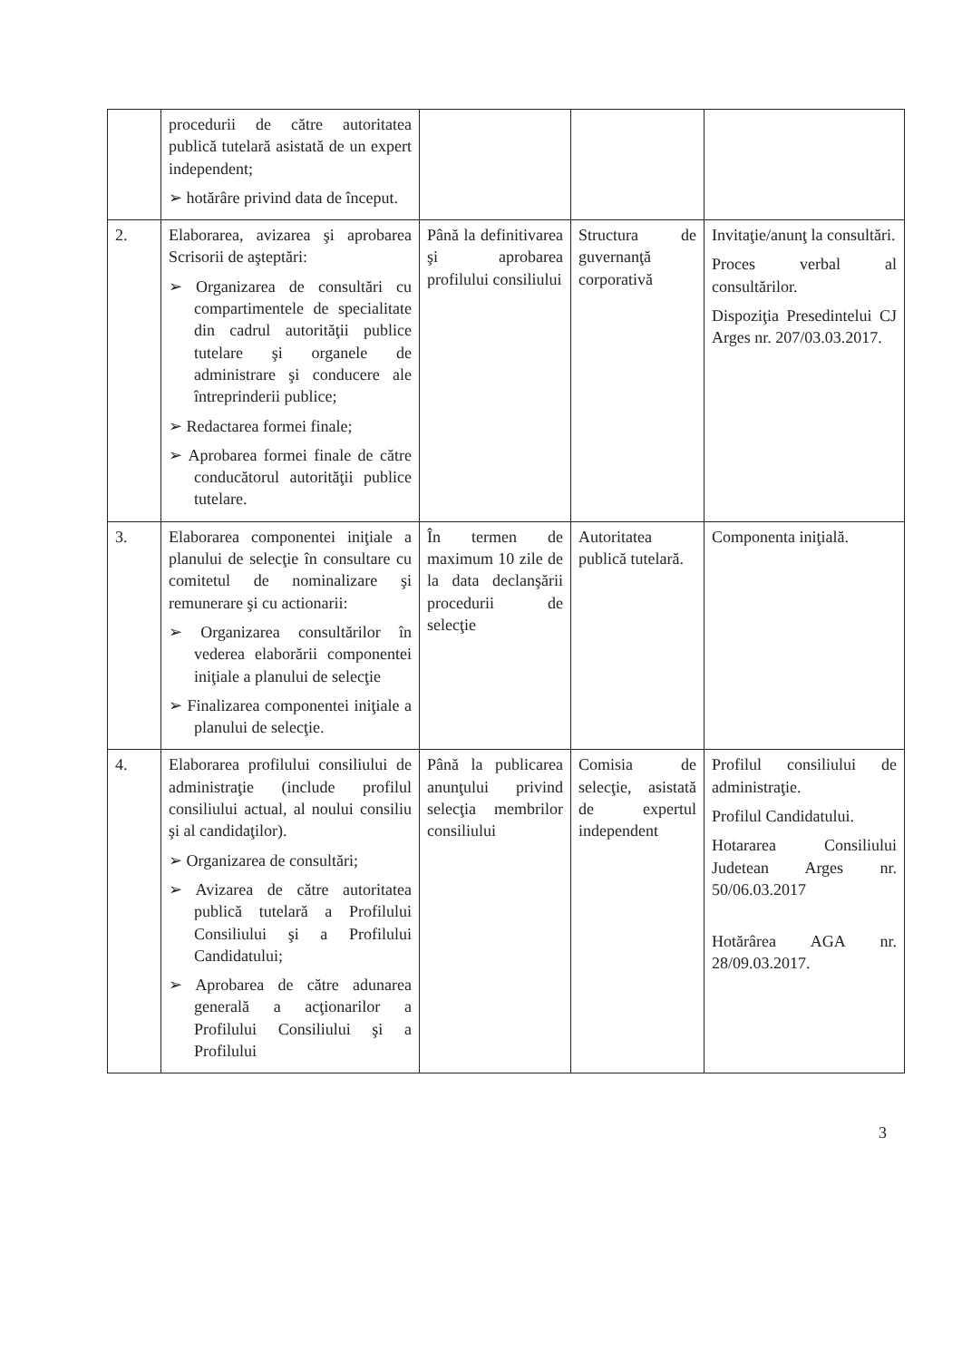| | procedurii de către autoritatea publică tutelară asistată de un expert independent; ➢ hotărâre privind data de început. | | | |
| 2. | Elaborarea, avizarea şi aprobarea Scrisorii de aşteptări: ➢ Organizarea de consultări cu compartimentele de specialitate din cadrul autorităţii publice tutelare şi organele de administrare şi conducere ale întreprinderii publice; ➢ Redactarea formei finale; ➢ Aprobarea formei finale de către conducătorul autorităţii publice tutelare. | Până la definitivarea şi aprobarea profilului consiliului | Structura de guvernanţă corporativă | Invitaţie/anunţ la consultări. Proces verbal al consultărilor. Dispoziţia Presedintelui CJ Arges nr. 207/03.03.2017. |
| 3. | Elaborarea componentei iniţiale a planului de selecţie în consultare cu comitetul de nominalizare şi remunerare şi cu actionarii: ➢ Organizarea consultărilor în vederea elaborării componentei iniţiale a planului de selecţie ➢ Finalizarea componentei iniţiale a planului de selecţie. | În termen de maximum 10 zile de la data declanşării procedurii de selecţie | Autoritatea publică tutelară. | Componenta iniţială. |
| 4. | Elaborarea profilului consiliului de administraţie (include profilul consiliului actual, al noului consiliu şi al candidaţilor). ➢ Organizarea de consultări; ➢ Avizarea de către autoritatea publică tutelară a Profilului Consiliului şi a Profilului Candidatului; ➢ Aprobarea de către adunarea generală a acţionarilor a Profilului Consiliului şi a Profilului | Până la publicarea anunţului privind selecţia membrilor consiliului | Comisia de selecţie, asistată de expertul independent | Profilul consiliului de administraţie. Profilul Candidatului. Hotararea Consiliului Judetean Arges nr. 50/06.03.2017 Hotărârea AGA nr. 28/09.03.2017. |
3